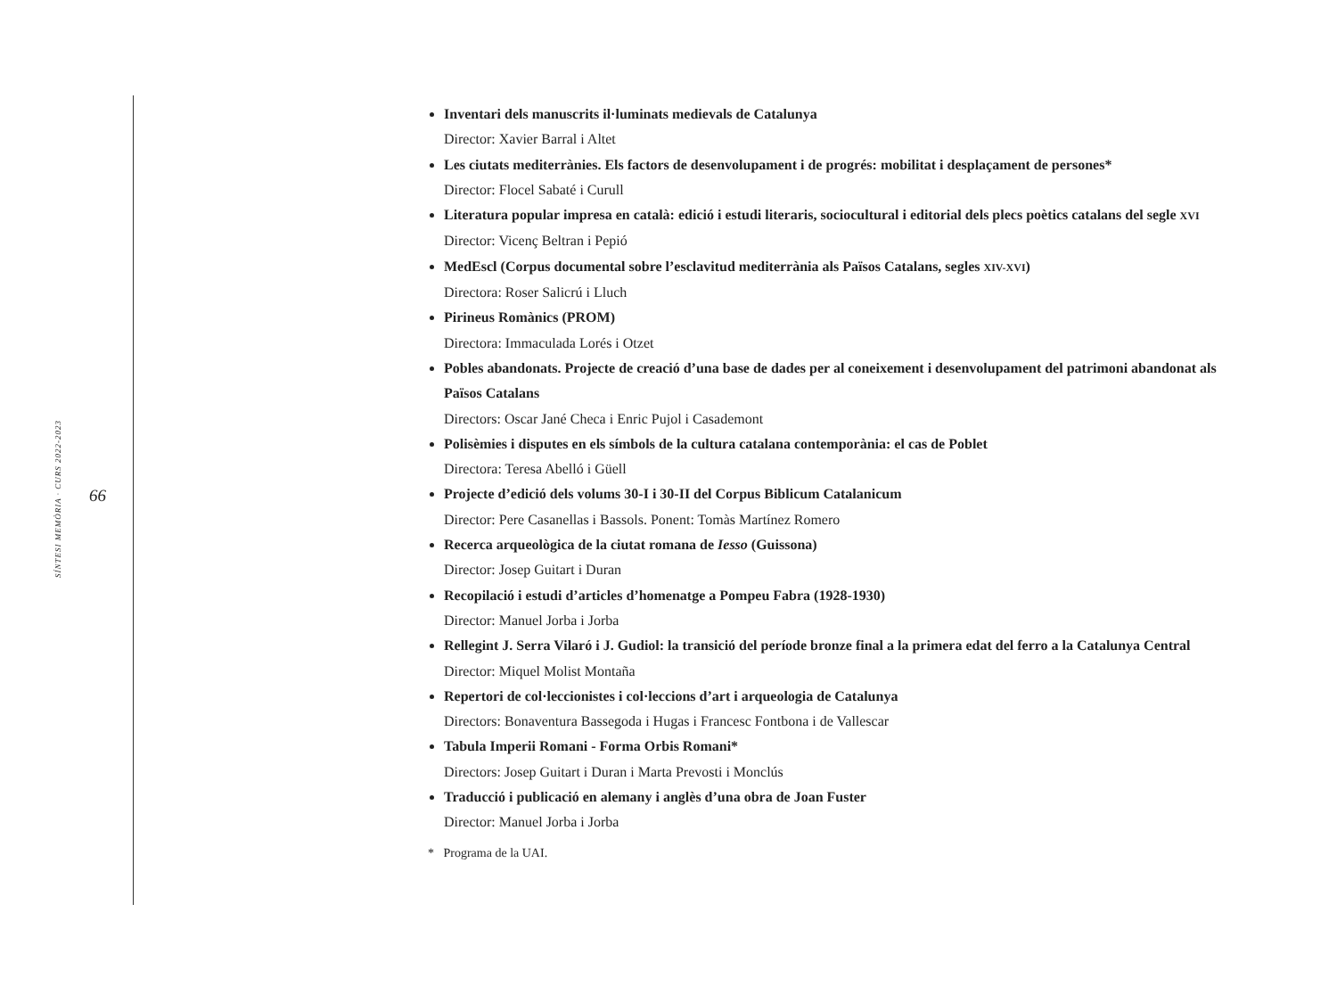SÍNTESI MEMÒRIA · CURS 2022-2023
66
Inventari dels manuscrits il·luminats medievals de Catalunya
Director: Xavier Barral i Altet
Les ciutats mediterrànies. Els factors de desenvolupament i de progrés: mobilitat i desplaçament de persones*
Director: Flocel Sabaté i Curull
Literatura popular impresa en català: edició i estudi literaris, sociocultural i editorial dels plecs poètics catalans del segle XVI
Director: Vicenç Beltran i Pepió
MedEscl (Corpus documental sobre l’esclavitud mediterrània als Països Catalans, segles XIV-XVI)
Directora: Roser Salicrú i Lluch
Pirineus Romànics (PROM)
Directora: Immaculada Lorés i Otzet
Pobles abandonats. Projecte de creació d’una base de dades per al coneixement i desenvolupament del patrimoni abandonat als Països Catalans
Directors: Oscar Jané Checa i Enric Pujol i Casademont
Polisèmies i disputes en els símbols de la cultura catalana contemporània: el cas de Poblet
Directora: Teresa Abelló i Güell
Projecte d’edició dels volums 30-I i 30-II del Corpus Biblicum Catalanicum
Director: Pere Casanellas i Bassols. Ponent: Tomàs Martínez Romero
Recerca arqueològica de la ciutat romana de Iesso (Guissona)
Director: Josep Guitart i Duran
Recopilació i estudi d’articles d’homenatge a Pompeu Fabra (1928-1930)
Director: Manuel Jorba i Jorba
Rellegint J. Serra Vilaró i J. Gudiol: la transició del període bronze final a la primera edat del ferro a la Catalunya Central
Director: Miquel Molist Montaña
Repertori de col·leccionistes i col·leccions d’art i arqueologia de Catalunya
Directors: Bonaventura Bassegoda i Hugas i Francesc Fontbona i de Vallescar
Tabula Imperii Romani - Forma Orbis Romani*
Directors: Josep Guitart i Duran i Marta Prevosti i Monclús
Traducció i publicació en alemany i anglès d’una obra de Joan Fuster
Director: Manuel Jorba i Jorba
* Programa de la UAI.